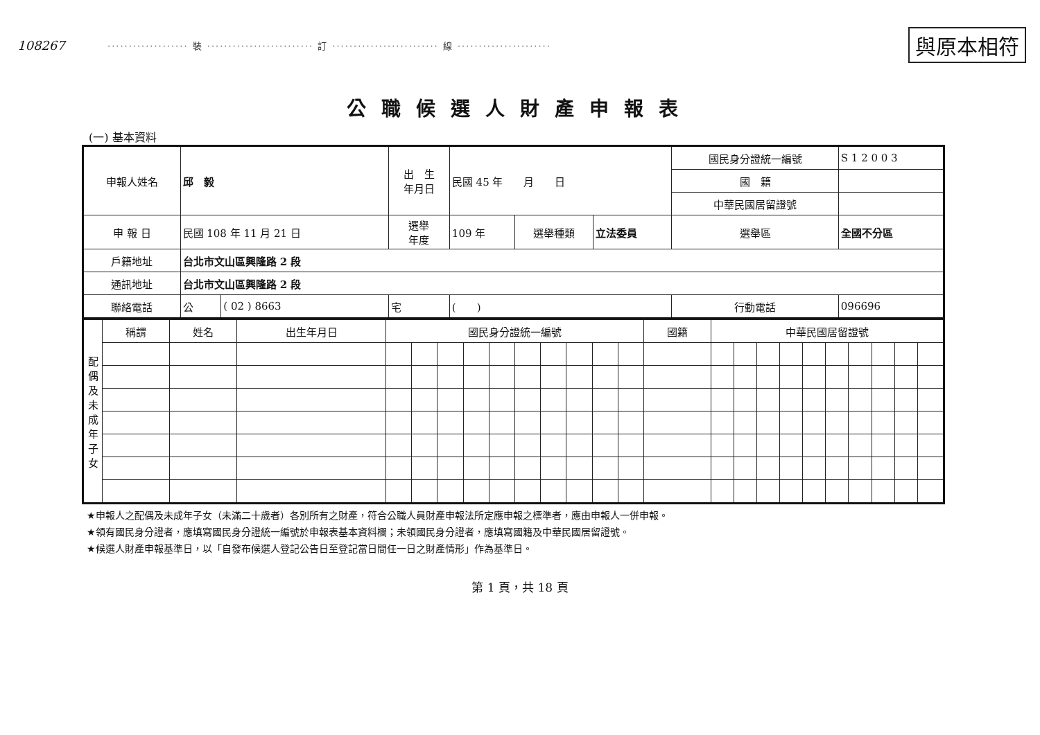108267 ··················· 裝 ························· 訂 ························· 線 ······················ 與原本相符
公職候選人財產申報表
(一) 基本資料
| 申報人姓名 | 邱 毅 | | 出 生 年月日 | 民國 45 年 月 日 | | | 國民身分證統一編號 | S 1 2 0 0 3 |
| | | | | | | | 國 籍 | |
| | | | | | | | 中華民國居留證號 | |
| 申 報 日 | 民國 108 年 11 月 21 日 | | 選舉 年度 | 109 年 | 選舉種類 | 立法委員 | 選舉區 | 全國不分區 |
| 戶籍地址 | 台北市文山區興隆路 2 段 | | | | | | | |
| 通訊地址 | 台北市文山區興隆路 2 段 | | | | | | | |
| 聯絡電話 | 公 | ( 02 ) 8663 | 宅 | ( ) | | | 行動電話 | 096696 |
| 配偶及未成年子女 | 稱謂 | 姓名 | 出生年月日 | 國民身分證統一編號 | | | | | | | | | | 國籍 | 中華民國居留證號 | | | | | | | | | |
| --- | --- | --- | --- | --- | --- | --- | --- | --- | --- | --- | --- | --- | --- | --- | --- | --- | --- | --- | --- | --- | --- | --- | --- | --- |
★申報人之配偶及未成年子女（未滿二十歲者）各別所有之財產，符合公職人員財產申報法所定應申報之標準者，應由申報人一併申報。
★領有國民身分證者，應填寫國民身分證統一編號於申報表基本資料欄；未領國民身分證者，應填寫國籍及中華民國居留證號。
★候選人財產申報基準日，以「自發布候選人登記公告日至登記當日間任一日之財產情形」作為基準日。
第 1 頁，共 18 頁